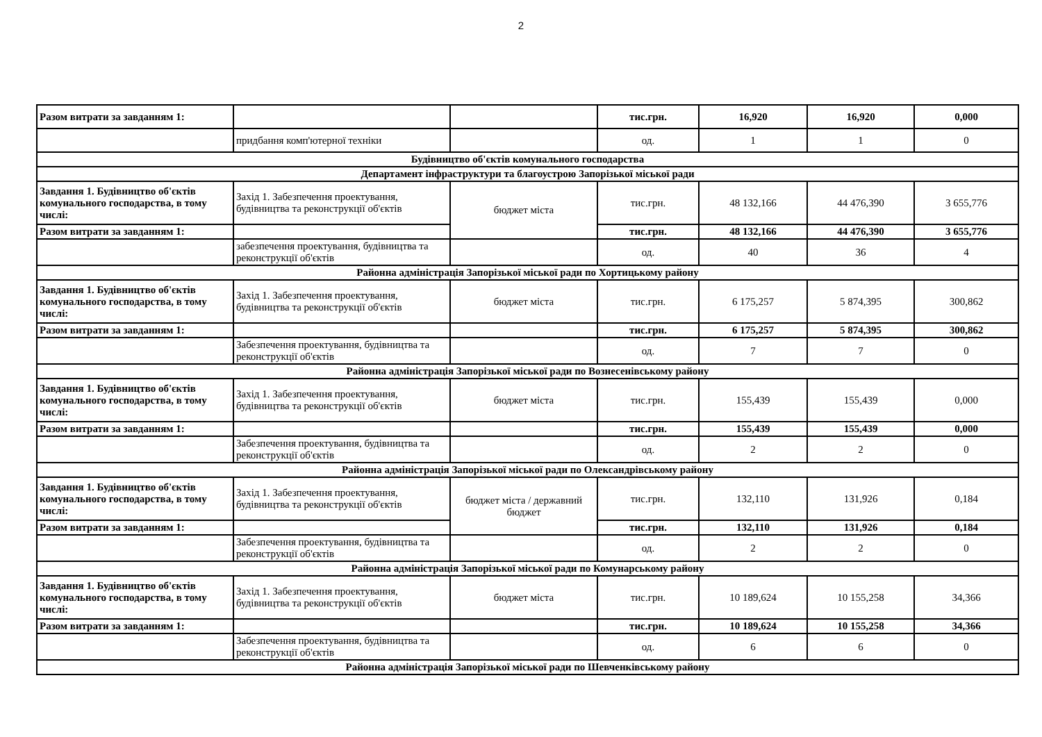2
| Разом витрати за завданням 1: | | | тис.грн. | 16,920 | 16,920 | 0,000 |
| | придбання комп'ютерної техніки | | од. | 1 | 1 | 0 |
| Будівництво об'єктів комунального господарства | | | | | | |
| Департамент інфраструктури та благоустрою Запорізької міської ради | | | | | | |
| Завдання 1. Будівництво об'єктів комунального господарства, в тому числі: | Захід 1. Забезпечення проектування, будівництва та реконструкції об'єктів | бюджет міста | тис.грн. | 48 132,166 | 44 476,390 | 3 655,776 |
| Разом витрати за завданням 1: | | | тис.грн. | 48 132,166 | 44 476,390 | 3 655,776 |
| | забезпечення проектування, будівництва та реконструкції об'єктів | | од. | 40 | 36 | 4 |
| Районна адміністрація Запорізької міської ради по Хортицькому району | | | | | | |
| Завдання 1. Будівництво об'єктів комунального господарства, в тому числі: | Захід 1. Забезпечення проектування, будівництва та реконструкції об'єктів | бюджет міста | тис.грн. | 6 175,257 | 5 874,395 | 300,862 |
| Разом витрати за завданням 1: | | | тис.грн. | 6 175,257 | 5 874,395 | 300,862 |
| | Забезпечення проектування, будівництва та реконструкції об'єктів | | од. | 7 | 7 | 0 |
| Районна адміністрація Запорізької міської ради по Вознесенівському району | | | | | | |
| Завдання 1. Будівництво об'єктів комунального господарства, в тому числі: | Захід 1. Забезпечення проектування, будівництва та реконструкції об'єктів | бюджет міста | тис.грн. | 155,439 | 155,439 | 0,000 |
| Разом витрати за завданням 1: | | | тис.грн. | 155,439 | 155,439 | 0,000 |
| | Забезпечення проектування, будівництва та реконструкції об'єктів | | од. | 2 | 2 | 0 |
| Районна адміністрація Запорізької міської ради по Олександрівському району | | | | | | |
| Завдання 1. Будівництво об'єктів комунального господарства, в тому числі: | Захід 1. Забезпечення проектування, будівництва та реконструкції об'єктів | бюджет міста / державний бюджет | тис.грн. | 132,110 | 131,926 | 0,184 |
| Разом витрати за завданням 1: | | | тис.грн. | 132,110 | 131,926 | 0,184 |
| | Забезпечення проектування, будівництва та реконструкції об'єктів | | од. | 2 | 2 | 0 |
| Районна адміністрація Запорізької міської ради по Комунарському району | | | | | | |
| Завдання 1. Будівництво об'єктів комунального господарства, в тому числі: | Захід 1. Забезпечення проектування, будівництва та реконструкції об'єктів | бюджет міста | тис.грн. | 10 189,624 | 10 155,258 | 34,366 |
| Разом витрати за завданням 1: | | | тис.грн. | 10 189,624 | 10 155,258 | 34,366 |
| | Забезпечення проектування, будівництва та реконструкції об'єктів | | од. | 6 | 6 | 0 |
| Районна адміністрація Запорізької міської ради по Шевченківському району | | | | | | |